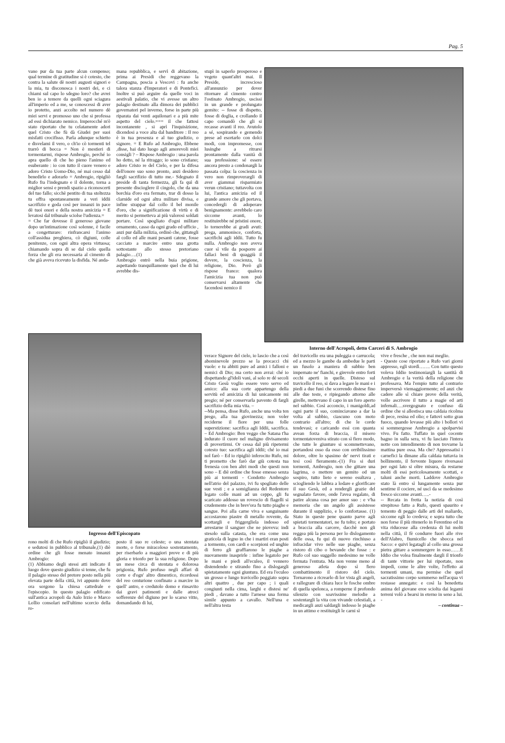Pag. 5
vano pur da tua parte alcun compenso; qual termine di gratitudine si è cotesto, che contra la salute dè nostri augusti signori e la mia, tu disconosca i nostri dei, e ci chiami sul capo lo sdegno loro? che avrei ben io a temere da quelli ogni sciagura all'imperio ed a me, se conoscessi di aver io protetto, anzi accolto nel numero dè miei servi e promosso uno che si professa ad essi dichiarato nemico. Imperocché m'è stato riportato che tu celatamente adori quel Cristo che fù dà Giudei per suoi misfatti crocifisso. Parla adunque schietto e disvelami il vero, o ch'io cò tormenti tel trarrò di bocca = Non è mestieri di tormentarmi, rispose Ambrogio, perché io apra quello di che ho pieno l'animo ed esuberante : io con tutto il cuore venero e adoro Cristo Uomo-Dio, né mai cesso dal benedirlo e adorarlo = Ambrogio, ripigliò Rufo fra l'indegnato e il dolente, torna a miglior sensi e prendi spazio a riconoscerti del tuo fallo; sicchè pentito di tua stoltezza tu offra spontaneamente a veri iddii sacrifizio e goda così per innanzi in pace dè tuoi onori e della nostra amicizia = E levatosi dal tribunale sciolse l'udienza.=
= Che far dovesse il generoso giovane dopo un'intimazione così solenne, è facile a congetturare: rinfrancarsi l'animo coll'assidua preghiera, cò digiuni, colle penitenze, con ogni altra opera virtuosa; chiamando sopra di se dal cielo quella forza che gli era necessaria al cimento di che già aveva ricevuto la disfida. Né anda-
mana repubblica, e servì di abitazione, prima ai Presidi che reggevano la Campagna, poscia a Vescovi : fu anche talora stanza d'Imperatori e di Pontefici. Inoltre si può arguire da quelle voci in aestivali palatio, che vi avesse un altro palagio destinato alla dimora dei pubblici governatori pel inverno, forse in parte più riparata dai venti aquilonari e a più mite aspetto del cielo.=== il che fattosi incontanente , si aprì l'inquisizione, dicendosi a voce alta dal banditore : Il reo è in tua presenza e al tuo giudizio, o signore. = E Rufo ad Ambrogio, Ebbene ,disse, hai dato luogo agli amorevoli miei consigli ? – Rispose Ambrogio : una parola ho detto, né la ritraggo; io sono cristiano; adoro Cristo re del Cielo, e per la difesa dell'onore suo sono pronto, anzi desidero fargli sacrifizio di tutto me.- Sdegnato il preside di tanta fermezza, gli fa quì di presente discioglere il cingolo, che da una borchia d'oro era fermato, trar di dosso la clarnide ed ogni altra militare divisa, e infine strappar dal collo il bel monile d'oro, che a significazione di virtù e di merito si permetteva ai più valorosi soldati portare. Così spogliato d'ogni militare ornamento, casso da ogni grado ed ufficio , anzi pur dalla milizia, ordinò che, gittategli al collo ed alle mani pesanti catene, fosse cacciato a marcire entro una grotta sottostante allo stesso pretoriano palagio….(1)
Ambrogio entrò nella buia prigione, aspettando tranquillamente quel che di lui avrebbe dis-
stupì in saperlo prosperoso e vegeto quant'altri mai. Il Preside, increscioso all'annunzio per dover ritornare al cimento contro l'ostinato Ambrogio, uscissi in un grande e prolungato gemito: -- fosse di dispetto, fosse di doglia, e crollando il capo comandò che gli si recasse avanti il reo. Avutolo a sé, sospirando e gemendo prese ad esortarlo con dolci modi, con impromesse, con lusinghe a ritrarsi prontamente dalla vanità di sua professione: sé essere ancora presto a condonargli la passata colpa: la coscienza in vero non rimproverargli di aver giammai risparmiato verun cristiano; tuttavolta con lui, l'antica amicizia ed il grande amore che gli portava, concedergli di adoperare benignamente: avrebbelo caro siccome avanti, lo restituirebbe né pristini onore, lo tornerebbe ai gradi avuti: prega, ammonisce, conforta, sacrifichi agli iddii. Tutto fu nulla. Ambrogio non aveva cuor sì vile da posporre ai fallaci beni di quaggiù il dovere, la coscienza, la religione, Dio. Però gli rispose franco: qualora l'amicizia tua non può conservarsi altamente che facendosi nemico il
Interno dell'Acropoli, detto Carceri di S. Ambrogio
Ingresso dell'Episcopato
verace Signore del cielo, io lascio che a così abominevole prezzo se la procacci chi vuole: e tu abbiti pure ad amici i falloni e nemici di Dio; ma certo non avrai: ché io dispettando gl'idoli vani, al solo re dé secoli Cristo Gesù voglio essere vero servo ed amico: alla sua corte appartengo della servitù ed amicizia di lui unicamente mi pregio; né per conservarla pavento di fargli sacrifizio della mia vita. –
--Ma pensa, disse Rufo, anche una volta ten prego, alla tua giovinezza; non voler reciderne il fiore per una folle superstizione: sacrifica agli Iddii, sacrifica. – Ed Ambrogio: Ben veggo che Satana t'ha indurato il cuore nel maligno divisamento di provertirmi. Or cessa dal più ripetermi cotesto tuo: sacrifica agli iddii; ché io mai nol farò – Ed io ripigliò inferocito Rufo, mi ti prometto che farò dar giù cotesta tua frenesia con ben altri modi che questi non sono – E diè ordine che fosse emesso senza più ai tormenti - Condotto Ambrogio nell'atrio del palazzo, ivi fu spogliato delle sue vesti ; e a somiglianza del Redentore legato colle mani ad un ceppo, gli fu scaricato addosso un rovescio di flagelli si crudemente che in brev'ora fu tutto piaghe e sangue. Poi alla carne viva e sanguinante accostarono piastre di metallo rovente, da scottargli e friggergliela indosso ed arrestarne il sanguer che ne pioveva: indi stesolo sulla catasta, che era come una graticola di legno in che i martiri eran posti a tormento, con cardi e scorpioni ed unghie di ferro gli graffiarono le piaghe a nuovamente inasprirle : infine legatolo per le mani e piedi all'eculeo, il vennero distendendo e stirando fino a dislogargli spietatamente ogni giuntura. Ed era l'eculeo un grosso e lungo travicello poggiato sopra altri quattro , due per capo ; i quali congiunti nella cima, larghi e distesi ne' piedi , davano a tutto l'arnese una forma simile appunto a cavallo. Nell'una e nell'altra testa
del travicello era una puleggia o carrucola; ed a mezzo le gambe da ambedue le parti un fusolo a maniera di subbio ben impernato ne' fianchi, e girevole entro forti occhi aperti in quelle. Disteso sul travicello il reo, si dava a legare le mani e i piedi a due funi che scorrendo distese fino alle due teste, e ripiegando attorno alle girelle, mettevano il capo in un foro aperto nel subbio. Così acconcio, i manigoldi,ad ogni parte il suo, cominciavano a dar la volta al subbio, ciascuno con moto contrario all'altro; di che le corde tendevasi; e caricando essi con quanta avean forza di braccia, il misero tormentatoveniva stirato con sì fiero modo, che tutte le giunture si scommettevano, portandosi osso da osso con orribilissimo dolore, oltre lo spasimo de' nervi tirati e tesi così fieramente.-(1) Fra si duri tormenti, Ambrogio, non che gittare una lagrima, o mettere un gemito od un sospiro, tutto lieto e sereno esultava , sciogliendo le labbra a lodare e glorificare il suo Gesù, ed a rendergli grazie del segnalato favore, onde l'avea regalato, di patire alcuna cosa per amor suo : e v'ha memoria che un angelo gli assistesse durante il supplizio, e lo confortasse. (1) Stato in queste pene quanto parve agli spietati tormentatori, ne fu tolto; e portato a braccia alla carcere, dacchè non gli reggea più la persona per lo dislogamento delle ossa, fu qui di nuovo rinchiuso a infracidar vivo nelle sue piaghe, senza ristoro di cibo o bevande che fosse : e Rufo col suo suggello medesimo ne volle fermata l'entrata. Ma non venne meno al generoso atleta dopo sì fiero combattimento il ristoro del cielo. Tornarono a ricrearlo di lor vista gli angeli, e rallegrare di chiara luce le fosche ombre di quella spelonca, a romperne il profondo silenzio con soavissime melodie a sostentargli la vita con vivande celestiali, a medicargli anzi saldargli indosso le piaghe in un attimo e restituirgli le carni sì
vive e fresche , che non mai meglio.
- Queste cose riportate a Rufo vari giorni appresso, egli stordì……. Con tutto questo voleva Iddio testimoniargli la santità di Ambrogio e la verità della religione che professava. Ma l'empio tutto al contrario imperversò viemaggiormente; ed anzi che cadere alle sì chiare prove della verità, volle ascrivere il tutto a magie ed arti infernali….svergognato e confuso dà ordine che si allestisca una caldaia ricolma di pece, resina ed olio; e fattovi sotto gran fuoco, quando levasse più alto i bollori vi si sommergesse Ambrogio a spolparvisi vivo. Fu fatto. Tuffato in quel cocente bagno in sulla sera, vi fu lasciato l'intera notte con intendimento di non trovarne la mattina pure ossa. Ma che? Appressatisi i carnefici la dimane alla caldaia tuttavia in bollimento, il fervente liquore riversassi per ogni lato si oltre misura, da restarne molti di essi pericolosamente scottati, e taluni anche morti. Laddove Ambrogio stato là entro sì lungamente senza pur sentirne il cociere, né uscì da se medesimo fresco siccome avanti…..-
-- Recata in fretta la notizia di così strepitoso fatto a Rufo, questi spaurito e temento di peggio dalle arti del maliardo, siccome egli lo credeva; e sopra tutto che non forse il più ritenerlo in Ferentino ed in vita riducesse alla credenza di lui molti nella città, il fè condurre fuori alle rive dell'Alabro, fiumicello che sbocca nel Sacco: e quivi legatagli al collo una grossa pietra gittare a sommergere in esso……E Iddio che volea finalmente dargli il trionfo di tante vittorie per lui riportate, non impedì, come le altre volte, l'effetto ai tormenti umani, ma permise che quel sacratissimo corpo sommerso nell'acqua vi restasse annegato: e così la benedetta anima del giovane eroe sciolta dai legami terreni volò a bearsi in eterno in seno a lui. -
– continua –
rono molti dì che Rufo ripigliò il giudizio; e sedutosi in pubblico al tribunale,(1) diè ordine che gli fosse menato innanzi Ambrogio:
(1) Abbiamo degli stessi atti indicato il luogo dove questo giudizio si tenne, che fu il palagio stesso del pretore posto nella più elevata parte della città, ivi appunto dove ora sorgono la chiesa cattedrale e l'episcopio. In questo palagio edificato sull'antica acropoli da Aulo Irzio e Marco Lollio consolari nell'ultimo scorcio della ro-
posto il suo re celeste; o una stentata morte, o forse miracoloso sostentamento, per riserbarlo a maggiori prove e di più gloria e trionfo per la sua religione. Dopo un mese circa di stentata e dolorosa prigionia, Rufo profuso negli affari di corte e d'ogn' altro dimentico, ricordossi del reo centurione confinato a marcire in quell' antro, e credutolo domo e rinsavito dai gravi patimenti e dalle atroci sofferenze del digiuno per lo scarso vitto, domandando di lui,